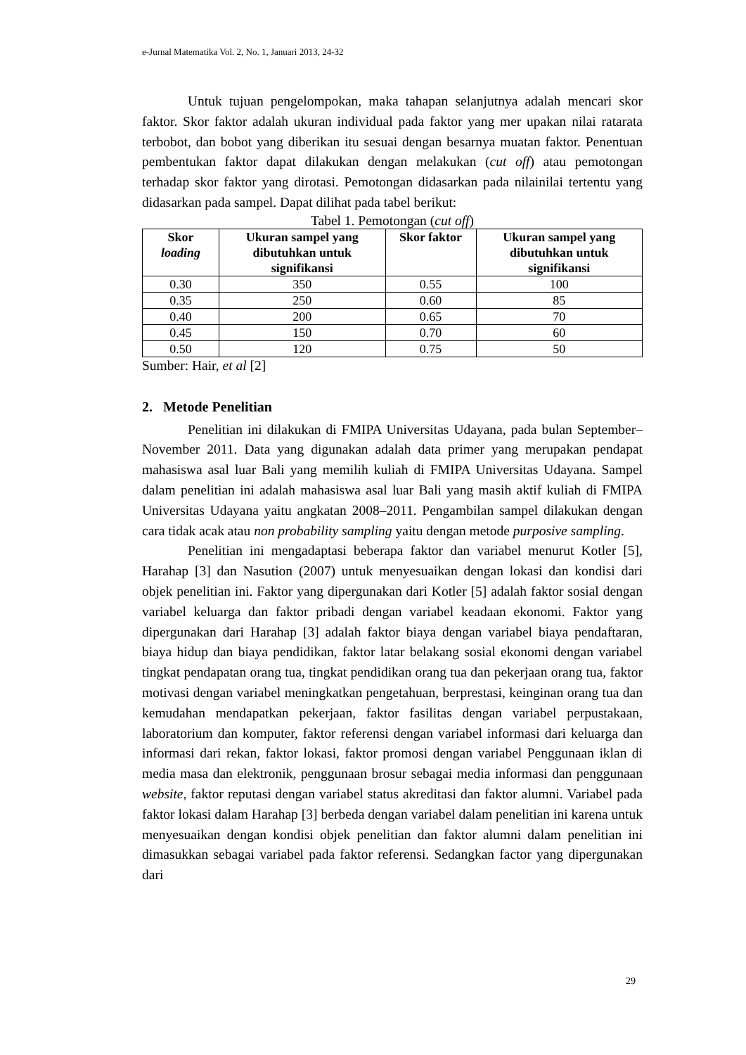e-Jurnal Matematika Vol. 2, No. 1, Januari 2013, 24-32
Untuk tujuan pengelompokan, maka tahapan selanjutnya adalah mencari skor faktor. Skor faktor adalah ukuran individual pada faktor yang mer upakan nilai ratarata terbobot, dan bobot yang diberikan itu sesuai dengan besarnya muatan faktor. Penentuan pembentukan faktor dapat dilakukan dengan melakukan (cut off) atau pemotongan terhadap skor faktor yang dirotasi. Pemotongan didasarkan pada nilainilai tertentu yang didasarkan pada sampel. Dapat dilihat pada tabel berikut:
Tabel 1. Pemotongan (cut off)
| Skor loading | Ukuran sampel yang dibutuhkan untuk signifikansi | Skor faktor | Ukuran sampel yang dibutuhkan untuk signifikansi |
| --- | --- | --- | --- |
| 0.30 | 350 | 0.55 | 100 |
| 0.35 | 250 | 0.60 | 85 |
| 0.40 | 200 | 0.65 | 70 |
| 0.45 | 150 | 0.70 | 60 |
| 0.50 | 120 | 0.75 | 50 |
Sumber: Hair, et al [2]
2. Metode Penelitian
Penelitian ini dilakukan di FMIPA Universitas Udayana, pada bulan September–November 2011. Data yang digunakan adalah data primer yang merupakan pendapat mahasiswa asal luar Bali yang memilih kuliah di FMIPA Universitas Udayana. Sampel dalam penelitian ini adalah mahasiswa asal luar Bali yang masih aktif kuliah di FMIPA Universitas Udayana yaitu angkatan 2008–2011. Pengambilan sampel dilakukan dengan cara tidak acak atau non probability sampling yaitu dengan metode purposive sampling.
Penelitian ini mengadaptasi beberapa faktor dan variabel menurut Kotler [5], Harahap [3] dan Nasution (2007) untuk menyesuaikan dengan lokasi dan kondisi dari objek penelitian ini. Faktor yang dipergunakan dari Kotler [5] adalah faktor sosial dengan variabel keluarga dan faktor pribadi dengan variabel keadaan ekonomi. Faktor yang dipergunakan dari Harahap [3] adalah faktor biaya dengan variabel biaya pendaftaran, biaya hidup dan biaya pendidikan, faktor latar belakang sosial ekonomi dengan variabel tingkat pendapatan orang tua, tingkat pendidikan orang tua dan pekerjaan orang tua, faktor motivasi dengan variabel meningkatkan pengetahuan, berprestasi, keinginan orang tua dan kemudahan mendapatkan pekerjaan, faktor fasilitas dengan variabel perpustakaan, laboratorium dan komputer, faktor referensi dengan variabel informasi dari keluarga dan informasi dari rekan, faktor lokasi, faktor promosi dengan variabel Penggunaan iklan di media masa dan elektronik, penggunaan brosur sebagai media informasi dan penggunaan website, faktor reputasi dengan variabel status akreditasi dan faktor alumni. Variabel pada faktor lokasi dalam Harahap [3] berbeda dengan variabel dalam penelitian ini karena untuk menyesuaikan dengan kondisi objek penelitian dan faktor alumni dalam penelitian ini dimasukkan sebagai variabel pada faktor referensi. Sedangkan factor yang dipergunakan dari
29